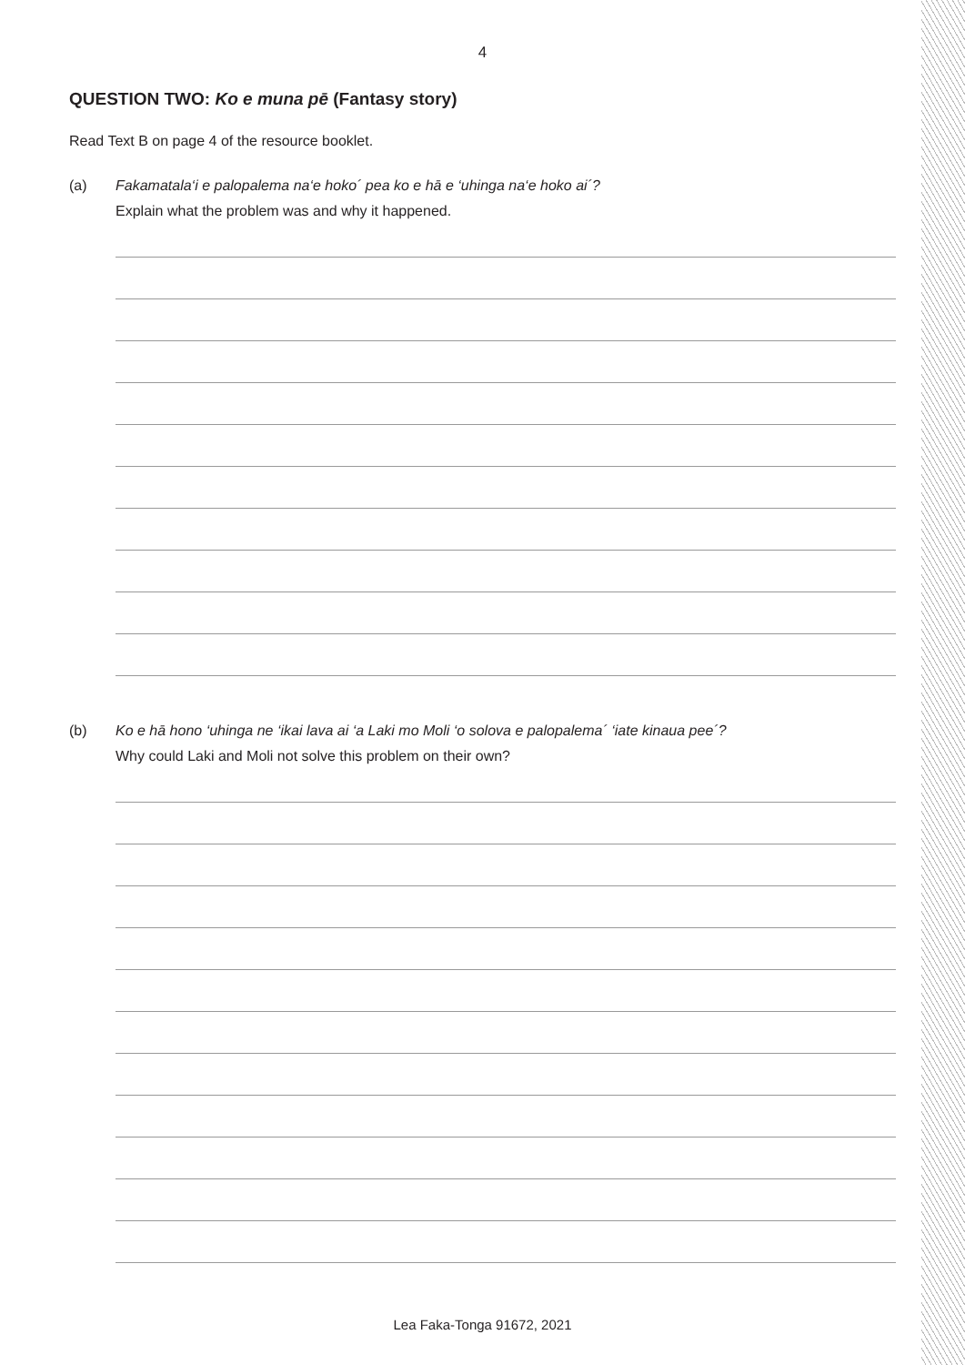4
QUESTION TWO: Ko e muna pē (Fantasy story)
Read Text B on page 4 of the resource booklet.
(a) Fakamatala‘i e palopalema na‘e hoko´ pea ko e hā e ‘uhinga na‘e hoko ai´?
Explain what the problem was and why it happened.
(b) Ko e hā hono ‘uhinga ne ‘ikai lava ai ‘a Laki mo Moli ‘o solova e palopalema´ ‘iate kinaua pee´?
Why could Laki and Moli not solve this problem on their own?
Lea Faka-Tonga 91672, 2021